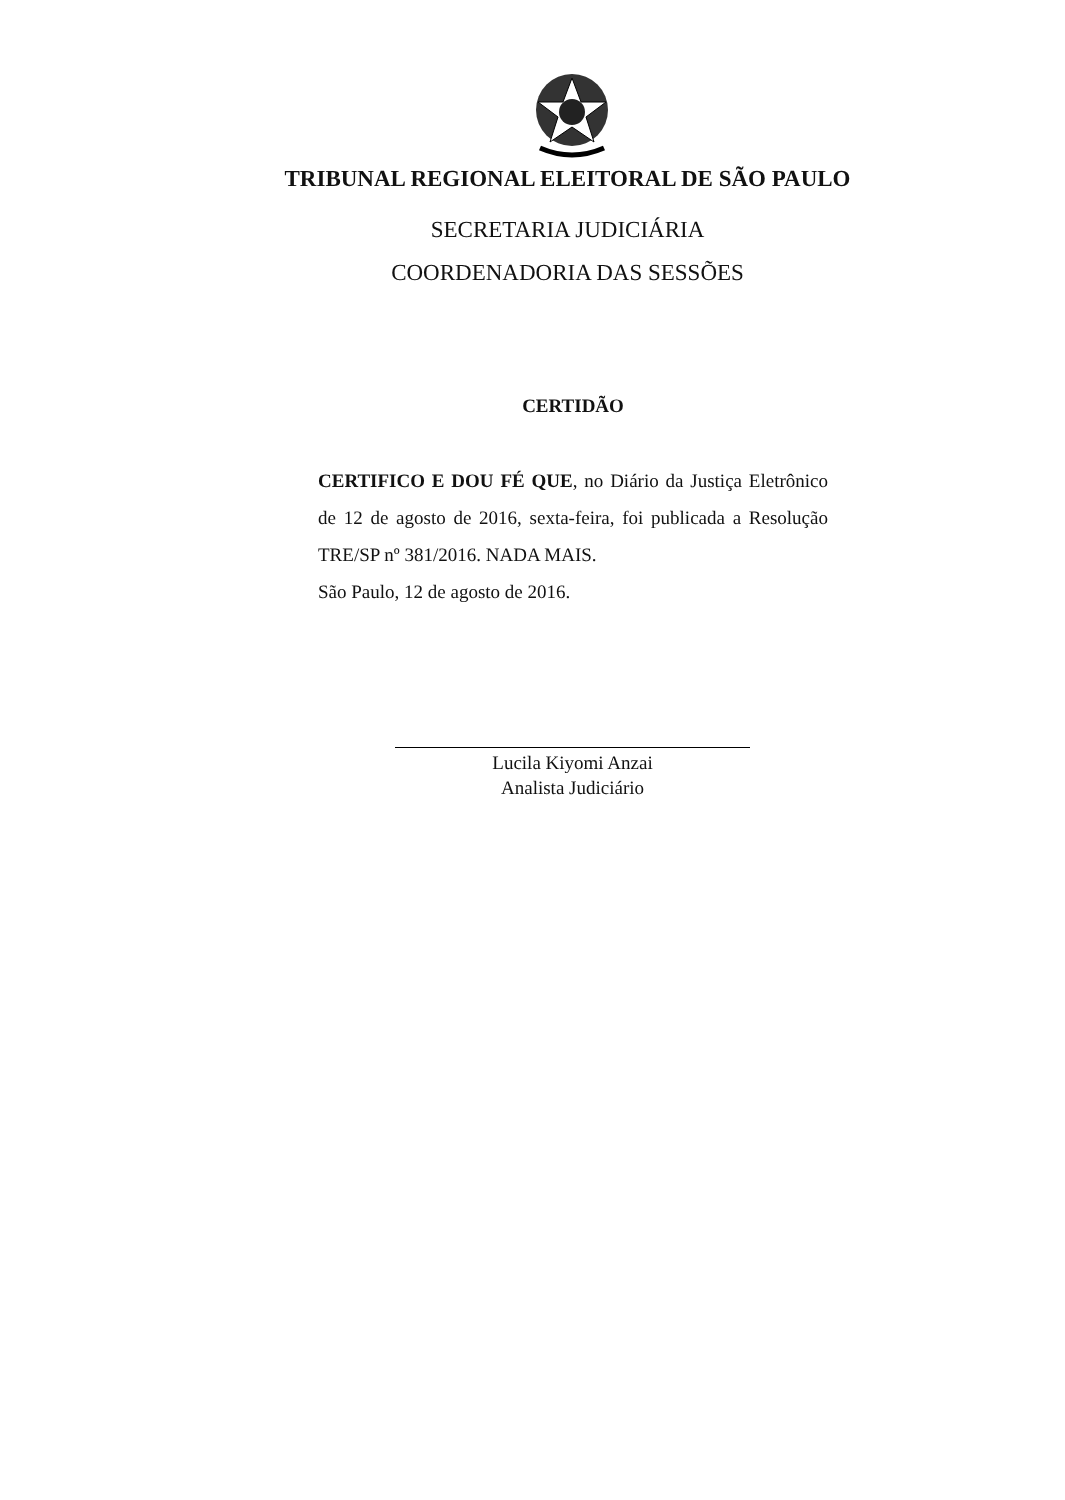TRIBUNAL REGIONAL ELEITORAL DE SÃO PAULO
SECRETARIA JUDICIÁRIA
COORDENADORIA DAS SESSÕES
CERTIDÃO
CERTIFICO E DOU FÉ QUE, no Diário da Justiça Eletrônico de 12 de agosto de 2016, sexta-feira, foi publicada a Resolução TRE/SP nº 381/2016. NADA MAIS.
São Paulo, 12 de agosto de 2016.
Lucila Kiyomi Anzai
Analista Judiciário